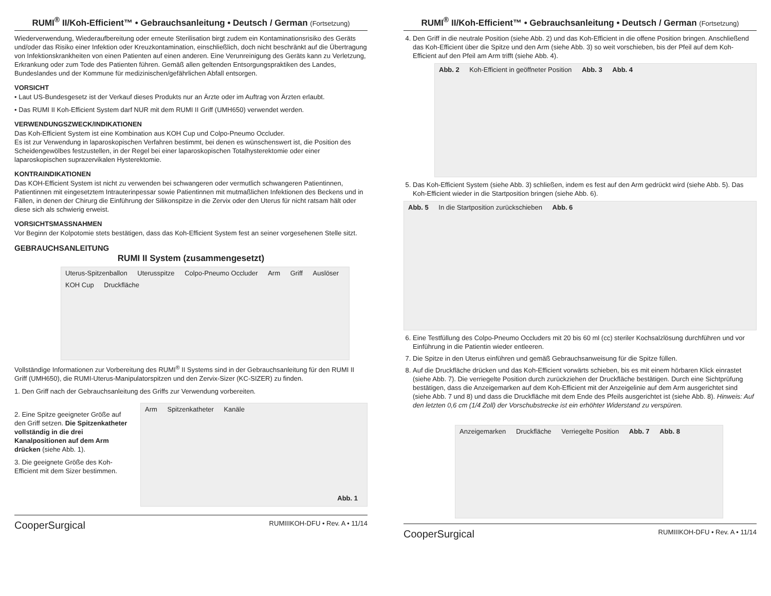RUMI<sup>®</sup> II/Koh-Efficient™ • Gebrauchsanleitung • Deutsch / German (Fortsetzung)
Wiederverwendung, Wiederaufbereitung oder erneute Sterilisation birgt zudem ein Kontaminationsrisiko des Geräts und/oder das Risiko einer Infektion oder Kreuzkontamination, einschließlich, doch nicht beschränkt auf die Übertragung von Infektionskrankheiten von einen Patienten auf einen anderen. Eine Verunreinigung des Geräts kann zu Verletzung, Erkrankung oder zum Tode des Patienten führen. Gemäß allen geltenden Entsorgungspraktiken des Landes, Bundeslandes und der Kommune für medizinischen/gefährlichen Abfall entsorgen.
VORSICHT
• Laut US-Bundesgesetz ist der Verkauf dieses Produkts nur an Ärzte oder im Auftrag von Ärzten erlaubt.
• Das RUMI II Koh-Efficient System darf NUR mit dem RUMI II Griff (UMH650) verwendet werden.
VERWENDUNGSZWECK/INDIKATIONEN
Das Koh-Efficient System ist eine Kombination aus KOH Cup und Colpo-Pneumo Occluder.
Es ist zur Verwendung in laparoskopischen Verfahren bestimmt, bei denen es wünschenswert ist, die Position des Scheidengewölbes festzustellen, in der Regel bei einer laparoskopischen Totalhysterektomie oder einer laparoskopischen suprazervikalen Hysterektomie.
KONTRAINDIKATIONEN
Das KOH-Efficient System ist nicht zu verwenden bei schwangeren oder vermutlich schwangeren Patientinnen, Patientinnen mit eingesetztem Intrauterinpessar sowie Patientinnen mit mutmaßlichen Infektionen des Beckens und in Fällen, in denen der Chirurg die Einführung der Silikonspitze in die Zervix oder den Uterus für nicht ratsam hält oder diese sich als schwierig erweist.
VORSICHTSMASSNAHMEN
Vor Beginn der Kolpotomie stets bestätigen, dass das Koh-Efficient System fest an seiner vorgesehenen Stelle sitzt.
GEBRAUCHSANLEITUNG
RUMI II System (zusammengesetzt)
Uterus-Spitzenballon Uterusspitze Colpo-Pneumo Occluder Arm Griff Auslöser KOH Cup Druckfläche
Vollständige Informationen zur Vorbereitung des RUMI<sup>®</sup> II Systems sind in der Gebrauchsanleitung für den RUMI II Griff (UMH650), die RUMI-Uterus-Manipulatorspitzen und den Zervix-Sizer (KC-SIZER) zu finden.
1. Den Griff nach der Gebrauchsanleitung des Griffs zur Verwendung vorbereiten.
2. Eine Spitze geeigneter Größe auf den Griff setzen. Die Spitzenkatheter vollständig in die drei Kanalpositionen auf dem Arm drücken (siehe Abb. 1).
3. Die geeignete Größe des Koh-Efficient mit dem Sizer bestimmen.
Arm Spitzenkatheter Kanäle
Abb. 1
CooperSurgical RUMIIIKOH-DFU • Rev. A • 11/14
RUMI<sup>®</sup> II/Koh-Efficient™ • Gebrauchsanleitung • Deutsch / German (Fortsetzung)
4. Den Griff in die neutrale Position (siehe Abb. 2) und das Koh-Efficient in die offene Position bringen. Anschließend das Koh-Efficient über die Spitze und den Arm (siehe Abb. 3) so weit vorschieben, bis der Pfeil auf dem Koh-Efficient auf den Pfeil am Arm trifft (siehe Abb. 4).
Abb. 2 Koh-Efficient in geöffneter Position Abb. 3 Abb. 4
5. Das Koh-Efficient System (siehe Abb. 3) schließen, indem es fest auf den Arm gedrückt wird (siehe Abb. 5). Das Koh-Efficient wieder in die Startposition bringen (siehe Abb. 6).
Abb. 5 In die Startposition zurückschieben Abb. 6
6. Eine Testfüllung des Colpo-Pneumo Occluders mit 20 bis 60 ml (cc) steriler Kochsalzlösung durchführen und vor Einführung in die Patientin wieder entleeren.
7. Die Spitze in den Uterus einführen und gemäß Gebrauchsanweisung für die Spitze füllen.
8. Auf die Druckfläche drücken und das Koh-Efficient vorwärts schieben, bis es mit einem hörbaren Klick einrastet (siehe Abb. 7). Die verriegelte Position durch zurückziehen der Druckfläche bestätigen. Durch eine Sichtprüfung bestätigen, dass die Anzeigemarken auf dem Koh-Efficient mit der Anzeigelinie auf dem Arm ausgerichtet sind (siehe Abb. 7 und 8) und dass die Druckfläche mit dem Ende des Pfeils ausgerichtet ist (siehe Abb. 8). Hinweis: Auf den letzten 0,6 cm (1/4 Zoll) der Vorschubstrecke ist ein erhöhter Widerstand zu verspüren.
Anzeigemarken Druckfläche Verriegelte Position Abb. 7 Abb. 8
CooperSurgical RUMIIIKOH-DFU • Rev. A • 11/14